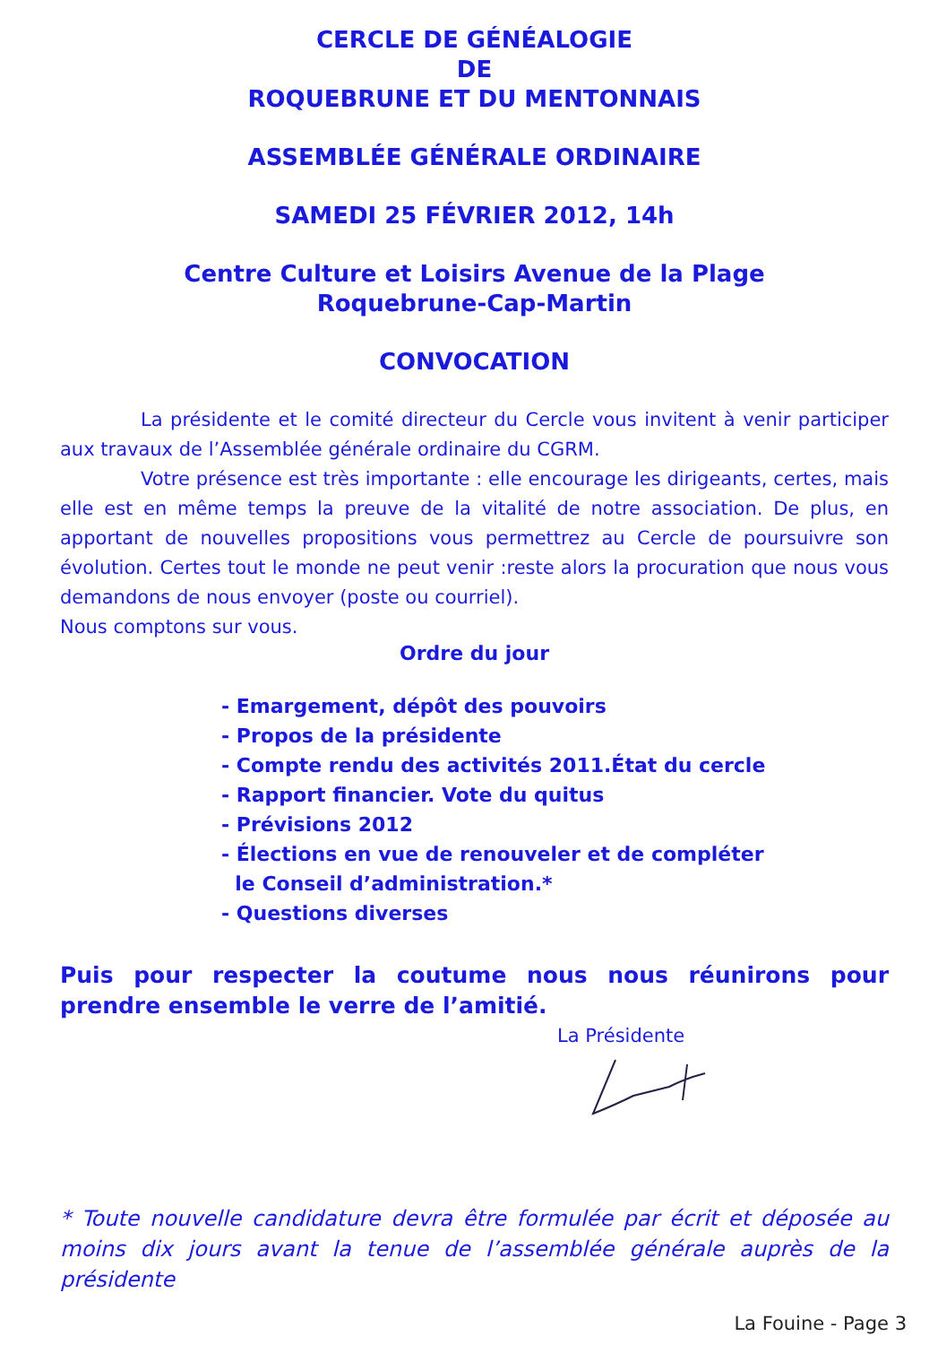CERCLE DE GÉNÉALOGIE
DE
ROQUEBRUNE ET DU MENTONNAIS
ASSEMBLÉE GÉNÉRALE ORDINAIRE
SAMEDI 25 FÉVRIER 2012, 14h
Centre Culture et Loisirs Avenue de la Plage
Roquebrune-Cap-Martin
CONVOCATION
La présidente et le comité directeur du Cercle vous invitent à venir participer aux travaux de l’Assemblée générale ordinaire du CGRM.
Votre présence est très importante : elle encourage les dirigeants, certes, mais elle est en même temps la preuve de la vitalité de notre association. De plus, en apportant de nouvelles propositions vous permettrez au Cercle de poursuivre son évolution. Certes tout le monde ne peut venir :reste alors la procuration que nous vous demandons de nous envoyer (poste ou courriel).
Nous comptons sur vous.
Ordre du jour
- Emargement, dépôt des pouvoirs
- Propos de la présidente
- Compte rendu des activités 2011.État du cercle
- Rapport financier. Vote du quitus
- Prévisions 2012
- Élections en vue de renouveler et de compléter
le Conseil d’administration.*
- Questions diverses
Puis pour respecter la coutume nous nous réunirons pour prendre ensemble le verre de l’amitié.
La Présidente
* Toute nouvelle candidature devra être formulée par écrit et déposée au moins dix jours avant la tenue de l’assemblée générale auprès de la présidente
La Fouine - Page 3